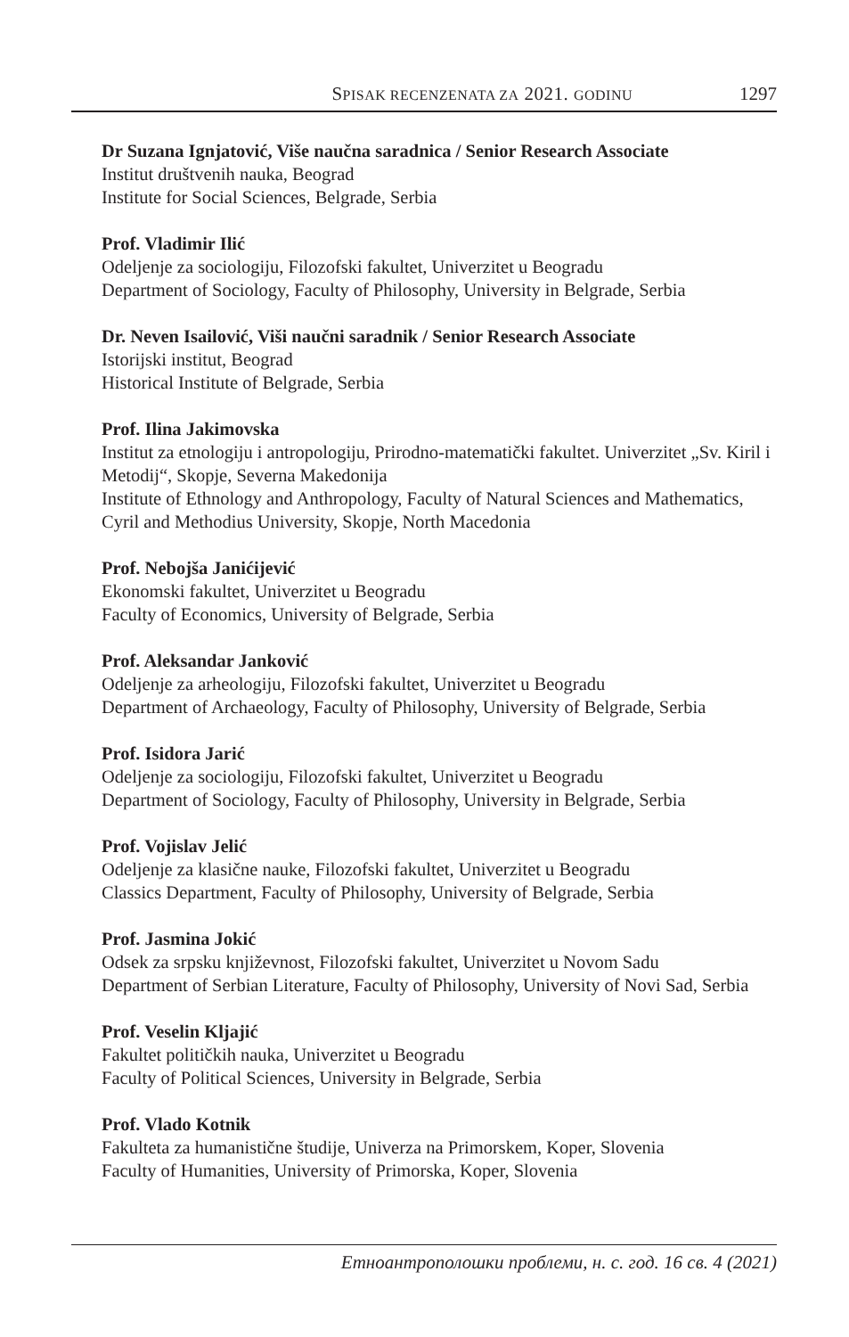SPISAK RECENZENATA ZA 2021. GODINU 1297
Dr Suzana Ignjatović, Više naučna saradnica / Senior Research Associate
Institut društvenih nauka, Beograd
Institute for Social Sciences, Belgrade, Serbia
Prof. Vladimir Ilić
Odeljenje za sociologiju, Filozofski fakultet, Univerzitet u Beogradu
Department of Sociology, Faculty of Philosophy, University in Belgrade, Serbia
Dr. Neven Isailović, Viši naučni saradnik / Senior Research Associate
Istorijski institut, Beograd
Historical Institute of Belgrade, Serbia
Prof. Ilina Jakimovska
Institut za etnologiju i antropologiju, Prirodno-matematički fakultet. Univerzitet „Sv. Kiril i Metodij“, Skopje, Severna Makedonija
Institute of Ethnology and Anthropology, Faculty of Natural Sciences and Mathematics, Cyril and Methodius University, Skopje, North Macedonia
Prof. Nebojša Janićijević
Ekonomski fakultet, Univerzitet u Beogradu
Faculty of Economics, University of Belgrade, Serbia
Prof. Aleksandar Janković
Odeljenje za arheologiju, Filozofski fakultet, Univerzitet u Beogradu
Department of Archaeology, Faculty of Philosophy, University of Belgrade, Serbia
Prof. Isidora Jarić
Odeljenje za sociologiju, Filozofski fakultet, Univerzitet u Beogradu
Department of Sociology, Faculty of Philosophy, University in Belgrade, Serbia
Prof. Vojislav Jelić
Odeljenje za klasične nauke, Filozofski fakultet, Univerzitet u Beogradu
Classics Department, Faculty of Philosophy, University of Belgrade, Serbia
Prof. Jasmina Jokić
Odsek za srpsku književnost, Filozofski fakultet, Univerzitet u Novom Sadu
Department of Serbian Literature, Faculty of Philosophy, University of Novi Sad, Serbia
Prof. Veselin Kljajić
Fakultet političkih nauka, Univerzitet u Beogradu
Faculty of Political Sciences, University in Belgrade, Serbia
Prof. Vlado Kotnik
Fakulteta za humanistične študije, Univerza na Primorskem, Koper, Slovenia
Faculty of Humanities, University of Primorska, Koper, Slovenia
Етноантрополошки проблеми, н. с. год. 16 св. 4 (2021)